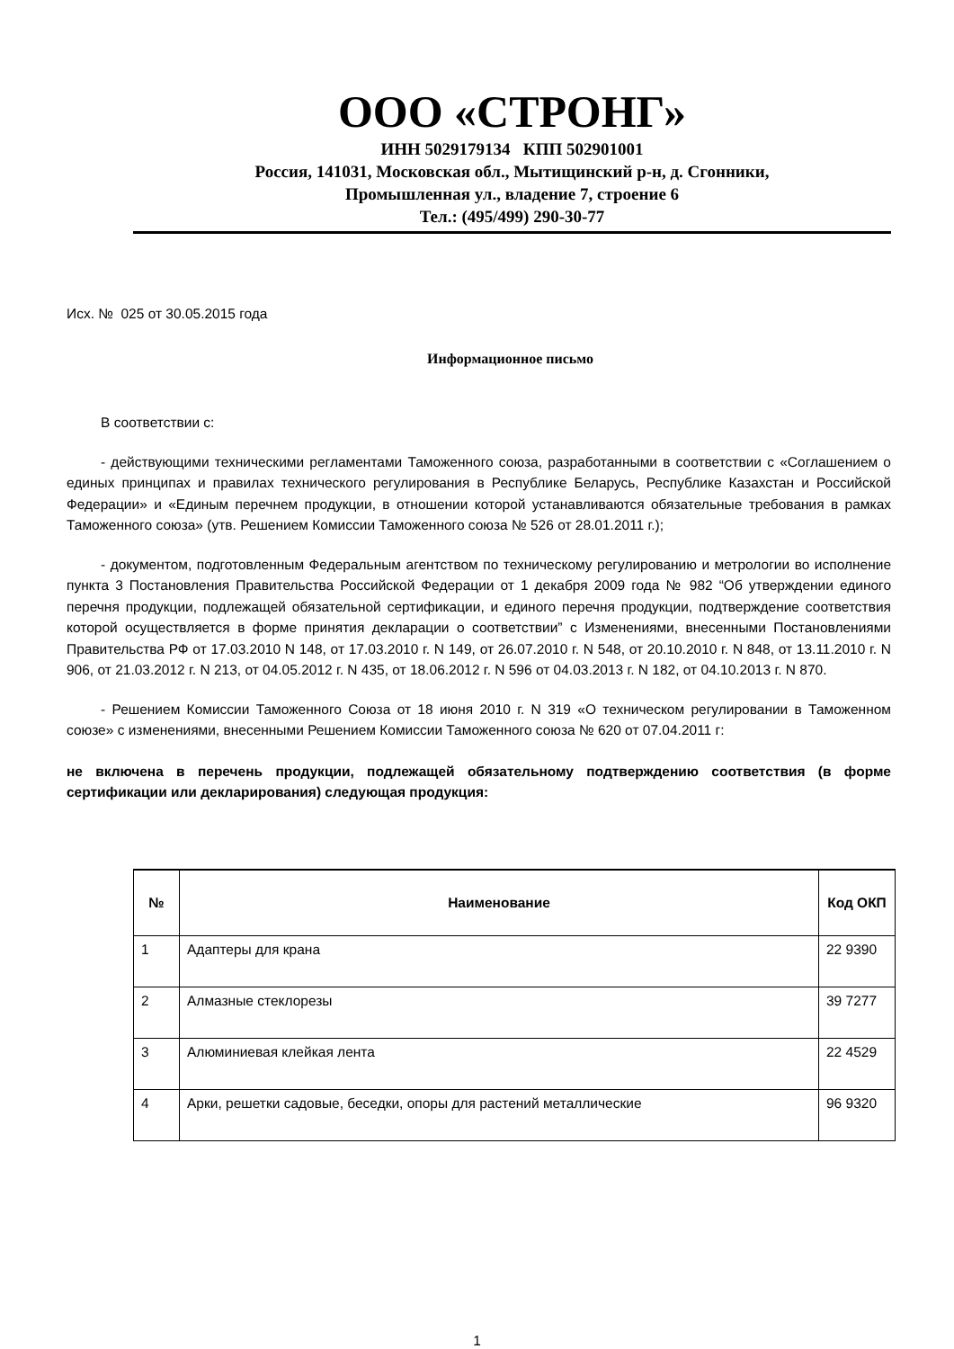ООО «СТРОНГ»
ИНН 5029179134 КПП 502901001
Россия, 141031, Московская обл., Мытищинский р-н, д. Сгонники,
Промышленная ул., владение 7, строение 6
Тел.: (495/499) 290-30-77
Исх. № 025 от 30.05.2015 года
Информационное письмо
В соответствии с:
- действующими техническими регламентами Таможенного союза, разработанными в соответствии с «Соглашением о единых принципах и правилах технического регулирования в Республике Беларусь, Республике Казахстан и Российской Федерации» и «Единым перечнем продукции, в отношении которой устанавливаются обязательные требования в рамках Таможенного союза» (утв. Решением Комиссии Таможенного союза № 526 от 28.01.2011 г.);
- документом, подготовленным Федеральным агентством по техническому регулированию и метрологии во исполнение пункта 3 Постановления Правительства Российской Федерации от 1 декабря 2009 года № 982 “Об утверждении единого перечня продукции, подлежащей обязательной сертификации, и единого перечня продукции, подтверждение соответствия которой осуществляется в форме принятия декларации о соответствии” с Изменениями, внесенными Постановлениями Правительства РФ от 17.03.2010 N 148, от 17.03.2010 г. N 149, от 26.07.2010 г. N 548, от 20.10.2010 г. N 848, от 13.11.2010 г. N 906, от 21.03.2012 г. N 213, от 04.05.2012 г. N 435, от 18.06.2012 г. N 596 от 04.03.2013 г. N 182, от 04.10.2013 г. N 870.
- Решением Комиссии Таможенного Союза от 18 июня 2010 г. N 319 «О техническом регулировании в Таможенном союзе» с изменениями, внесенными Решением Комиссии Таможенного союза № 620 от 07.04.2011 г:
не включена в перечень продукции, подлежащей обязательному подтверждению соответствия (в форме сертификации или декларирования) следующая продукция:
| № | Наименование | Код ОКП |
| --- | --- | --- |
| 1 | Адаптеры для крана | 22 9390 |
| 2 | Алмазные стеклорезы | 39 7277 |
| 3 | Алюминиевая клейкая лента | 22 4529 |
| 4 | Арки, решетки садовые, беседки, опоры для растений металлические | 96 9320 |
1